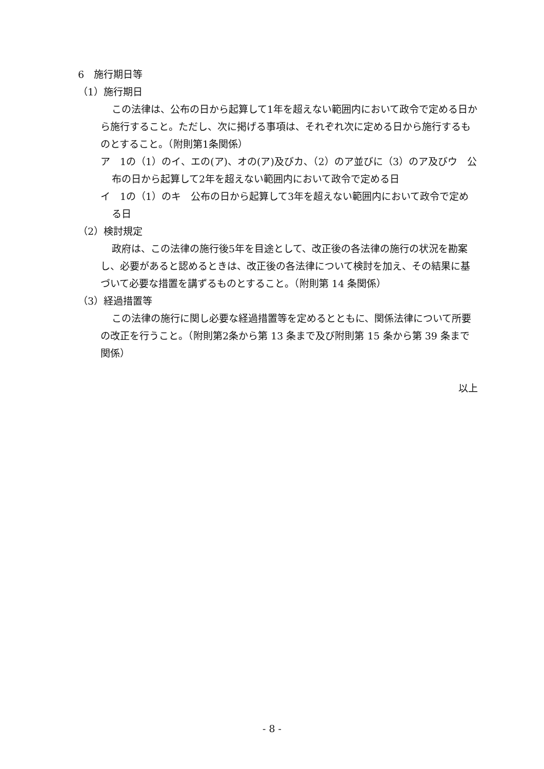6　施行期日等
（1）施行期日
この法律は、公布の日から起算して1年を超えない範囲内において政令で定める日から施行すること。ただし、次に掲げる事項は、それぞれ次に定める日から施行するものとすること。（附則第1条関係）
ア　1の（1）のイ、エの(ア)、オの(ア)及びカ、（2）のア並びに（3）のア及びウ　公布の日から起算して2年を超えない範囲内において政令で定める日
イ　1の（1）のキ　公布の日から起算して3年を超えない範囲内において政令で定める日
（2）検討規定
政府は、この法律の施行後5年を目途として、改正後の各法律の施行の状況を勘案し、必要があると認めるときは、改正後の各法律について検討を加え、その結果に基づいて必要な措置を講ずるものとすること。（附則第 14 条関係）
（3）経過措置等
この法律の施行に関し必要な経過措置等を定めるとともに、関係法律について所要の改正を行うこと。（附則第2条から第 13 条まで及び附則第 15 条から第 39 条まで関係）
以上
- 8 -